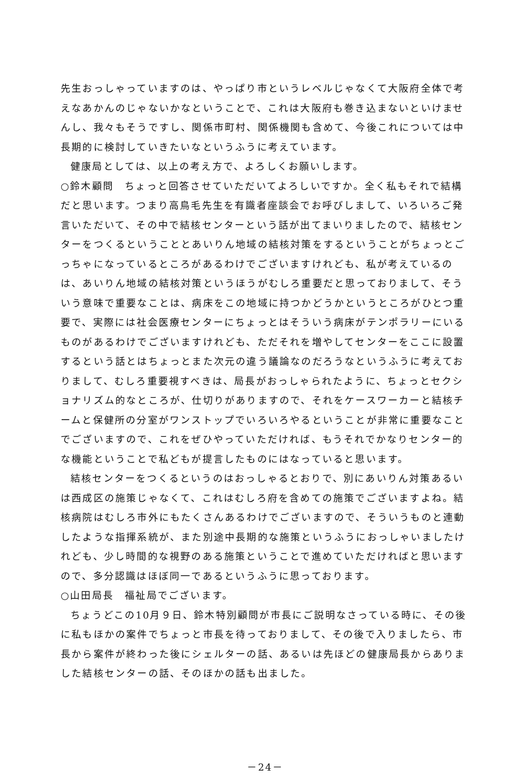先生おっしゃっていますのは、やっぱり市というレベルじゃなくて大阪府全体で考えなあかんのじゃないかなということで、これは大阪府も巻き込まないといけませんし、我々もそうですし、関係市町村、関係機関も含めて、今後これについては中長期的に検討していきたいなというふうに考えています。
健康局としては、以上の考え方で、よろしくお願いします。
○鈴木顧問　ちょっと回答させていただいてよろしいですか。全く私もそれで結構だと思います。つまり高鳥毛先生を有識者座談会でお呼びしまして、いろいろご発言いただいて、その中で結核センターという話が出てまいりましたので、結核センターをつくるということとあいりん地域の結核対策をするということがちょっとごっちゃになっているところがあるわけでございますけれども、私が考えているのは、あいりん地域の結核対策というほうがむしろ重要だと思っておりまして、そういう意味で重要なことは、病床をこの地域に持つかどうかというところがひとつ重要で、実際には社会医療センターにちょっとはそういう病床がテンポラリーにいるものがあるわけでございますけれども、ただそれを増やしてセンターをここに設置するという話とはちょっとまた次元の違う議論なのだろうなというふうに考えておりまして、むしろ重要視すべきは、局長がおっしゃられたように、ちょっとセクショナリズム的なところが、仕切りがありますので、それをケースワーカーと結核チームと保健所の分室がワンストップでいろいろやるということが非常に重要なことでございますので、これをぜひやっていただければ、もうそれでかなりセンター的な機能ということで私どもが提言したものにはなっていると思います。
結核センターをつくるというのはおっしゃるとおりで、別にあいりん対策あるいは西成区の施策じゃなくて、これはむしろ府を含めての施策でございますよね。結核病院はむしろ市外にもたくさんあるわけでございますので、そういうものと連動したような指揮系統が、また別途中長期的な施策というふうにおっしゃいましたけれども、少し時間的な視野のある施策ということで進めていただければと思いますので、多分認識はほぼ同一であるというふうに思っております。
○山田局長　福祉局でございます。
ちょうどこの10月９日、鈴木特別顧問が市長にご説明なさっている時に、その後に私もほかの案件でちょっと市長を待っておりまして、その後で入りましたら、市長から案件が終わった後にシェルターの話、あるいは先ほどの健康局長からありました結核センターの話、そのほかの話も出ました。
－24－